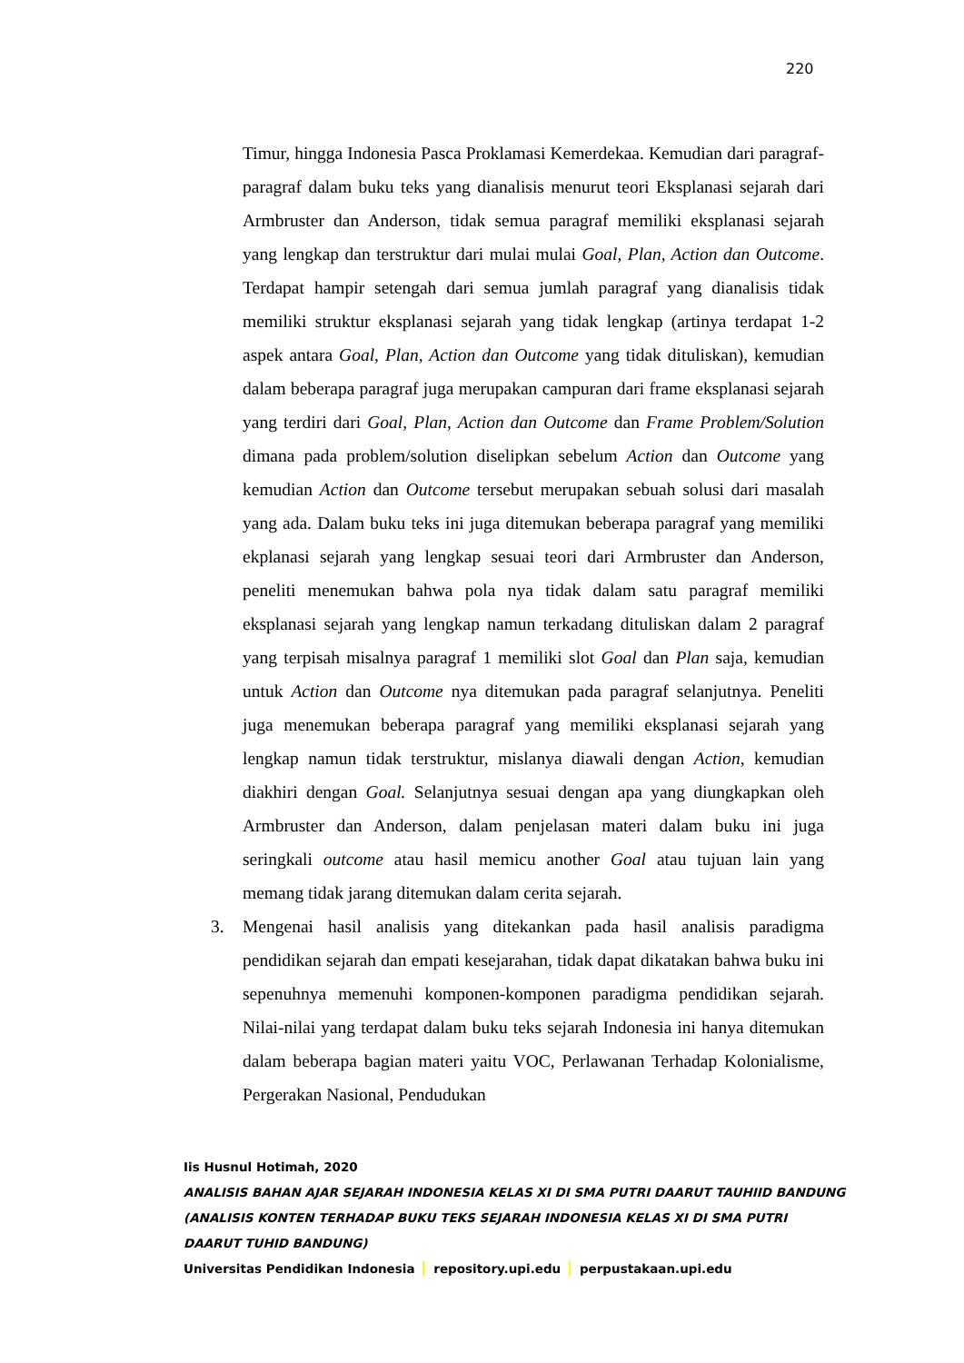220
Timur, hingga Indonesia Pasca Proklamasi Kemerdekaa. Kemudian dari paragraf-paragraf dalam buku teks yang dianalisis menurut teori Eksplanasi sejarah dari Armbruster dan Anderson, tidak semua paragraf memiliki eksplanasi sejarah yang lengkap dan terstruktur dari mulai mulai Goal, Plan, Action dan Outcome. Terdapat hampir setengah dari semua jumlah paragraf yang dianalisis tidak memiliki struktur eksplanasi sejarah yang tidak lengkap (artinya terdapat 1-2 aspek antara Goal, Plan, Action dan Outcome yang tidak dituliskan), kemudian dalam beberapa paragraf juga merupakan campuran dari frame eksplanasi sejarah yang terdiri dari Goal, Plan, Action dan Outcome dan Frame Problem/Solution dimana pada problem/solution diselipkan sebelum Action dan Outcome yang kemudian Action dan Outcome tersebut merupakan sebuah solusi dari masalah yang ada. Dalam buku teks ini juga ditemukan beberapa paragraf yang memiliki ekplanasi sejarah yang lengkap sesuai teori dari Armbruster dan Anderson, peneliti menemukan bahwa pola nya tidak dalam satu paragraf memiliki eksplanasi sejarah yang lengkap namun terkadang dituliskan dalam 2 paragraf yang terpisah misalnya paragraf 1 memiliki slot Goal dan Plan saja, kemudian untuk Action dan Outcome nya ditemukan pada paragraf selanjutnya. Peneliti juga menemukan beberapa paragraf yang memiliki eksplanasi sejarah yang lengkap namun tidak terstruktur, mislanya diawali dengan Action, kemudian diakhiri dengan Goal. Selanjutnya sesuai dengan apa yang diungkapkan oleh Armbruster dan Anderson, dalam penjelasan materi dalam buku ini juga seringkali outcome atau hasil memicu another Goal atau tujuan lain yang memang tidak jarang ditemukan dalam cerita sejarah.
3. Mengenai hasil analisis yang ditekankan pada hasil analisis paradigma pendidikan sejarah dan empati kesejarahan, tidak dapat dikatakan bahwa buku ini sepenuhnya memenuhi komponen-komponen paradigma pendidikan sejarah. Nilai-nilai yang terdapat dalam buku teks sejarah Indonesia ini hanya ditemukan dalam beberapa bagian materi yaitu VOC, Perlawanan Terhadap Kolonialisme, Pergerakan Nasional, Pendudukan
Iis Husnul Hotimah, 2020
ANALISIS BAHAN AJAR SEJARAH INDONESIA KELAS XI DI SMA PUTRI DAARUT TAUHIID BANDUNG
(ANALISIS KONTEN TERHADAP BUKU TEKS SEJARAH INDONESIA KELAS XI DI SMA PUTRI
DAARUT TUHID BANDUNG)
Universitas Pendidikan Indonesia repository.upi.edu perpustakaan.upi.edu